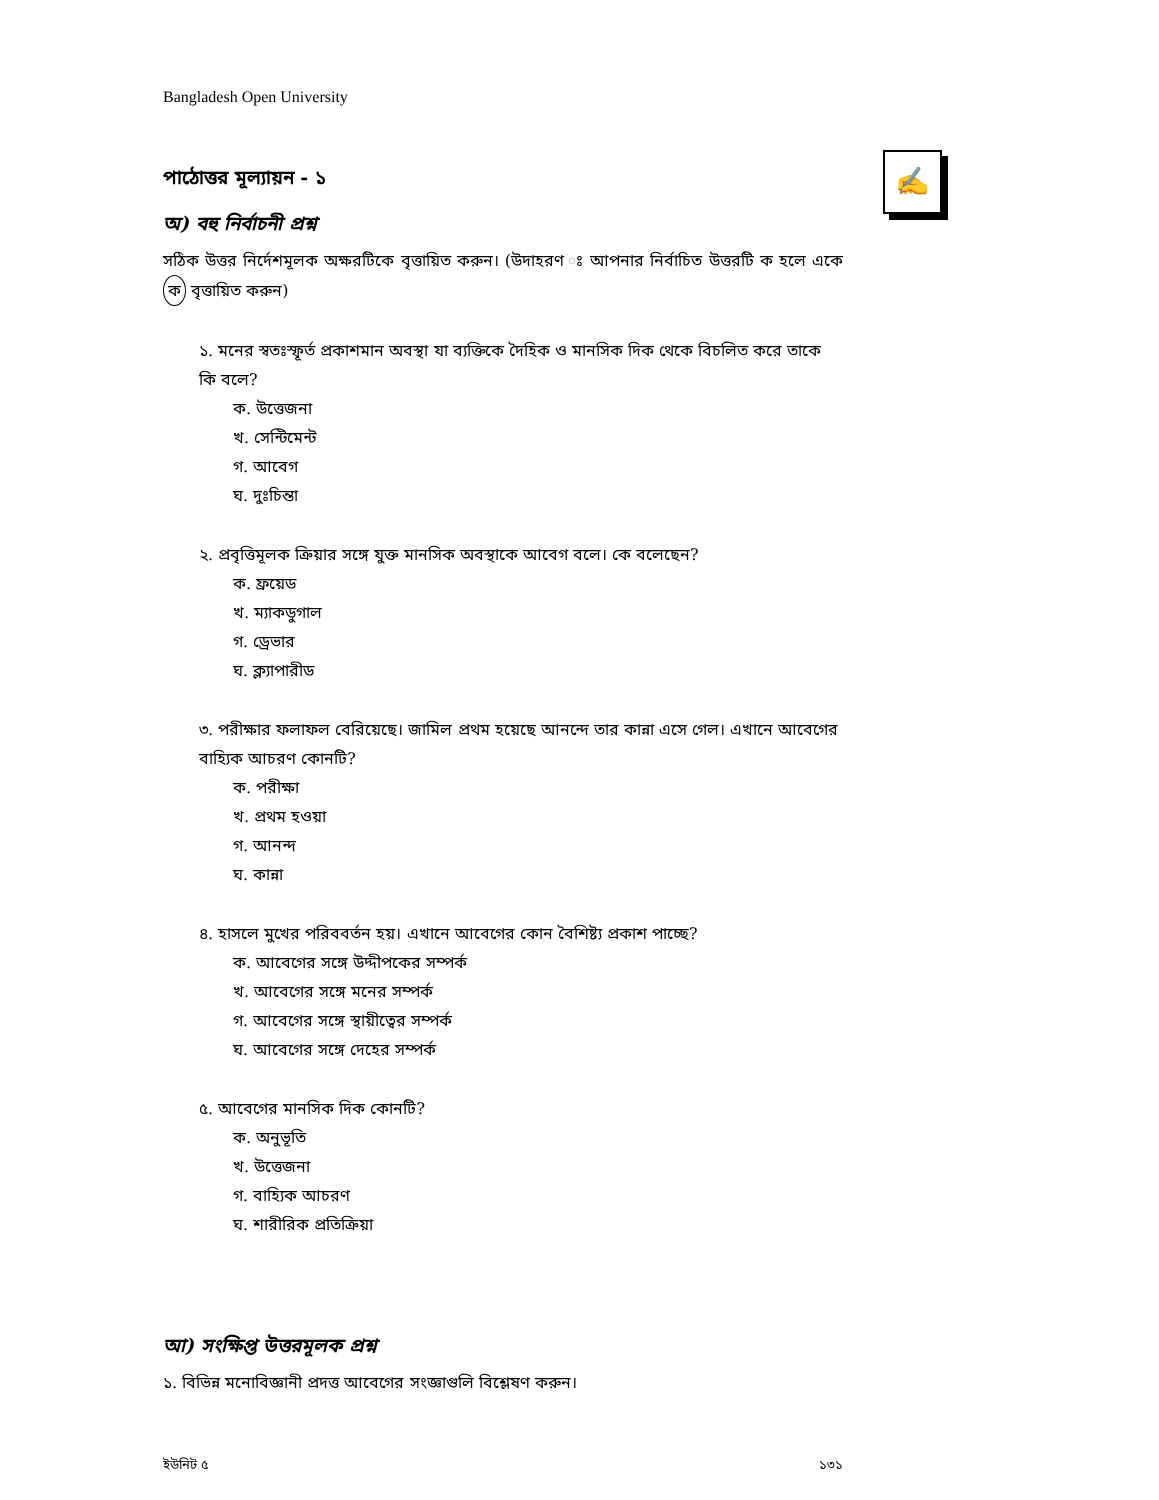Bangladesh Open University
✍
পাঠোত্তর মূল্যায়ন - ১
অ) বহু নির্বাচনী প্রশ্ন
সঠিক উত্তর নির্দেশমূলক অক্ষরটিকে বৃত্তায়িত করুন। (উদাহরণ ঃ আপনার নির্বাচিত উত্তরটি ক হলে একে ক বৃত্তায়িত করুন)
১. মনের স্বতঃস্ফূর্ত প্রকাশমান অবস্থা যা ব্যক্তিকে দৈহিক ও মানসিক দিক থেকে বিচলিত করে তাকে কি বলে?
ক. উত্তেজনা
খ. সেন্টিমেন্ট
গ. আবেগ
ঘ. দুঃচিন্তা
২. প্রবৃত্তিমূলক ক্রিয়ার সঙ্গে যুক্ত মানসিক অবস্থাকে আবেগ বলে। কে বলেছেন?
ক. ফ্রয়েড
খ. ম্যাকডুগাল
গ. ড্রেভার
ঘ. ক্ল্যাপারীড
৩. পরীক্ষার ফলাফল বেরিয়েছে। জামিল প্রথম হয়েছে আনন্দে তার কান্না এসে গেল। এখানে আবেগের বাহ্যিক আচরণ কোনটি?
ক. পরীক্ষা
খ. প্রথম হওয়া
গ. আনন্দ
ঘ. কান্না
৪. হাসলে মুখের পরিববর্তন হয়। এখানে আবেগের কোন বৈশিষ্ট্য প্রকাশ পাচ্ছে?
ক. আবেগের সঙ্গে উদ্দীপকের সম্পর্ক
খ. আবেগের সঙ্গে মনের সম্পর্ক
গ. আবেগের সঙ্গে স্থায়ীত্বের সম্পর্ক
ঘ. আবেগের সঙ্গে দেহের সম্পর্ক
৫. আবেগের মানসিক দিক কোনটি?
ক. অনুভূতি
খ. উত্তেজনা
গ. বাহ্যিক আচরণ
ঘ. শারীরিক প্রতিক্রিয়া
আ) সংক্ষিপ্ত উত্তরমূলক প্রশ্ন
১. বিভিন্ন মনোবিজ্ঞানী প্রদত্ত আবেগের সংজ্ঞাগুলি বিশ্লেষণ করুন।
ইউনিট ৫ ১৩১